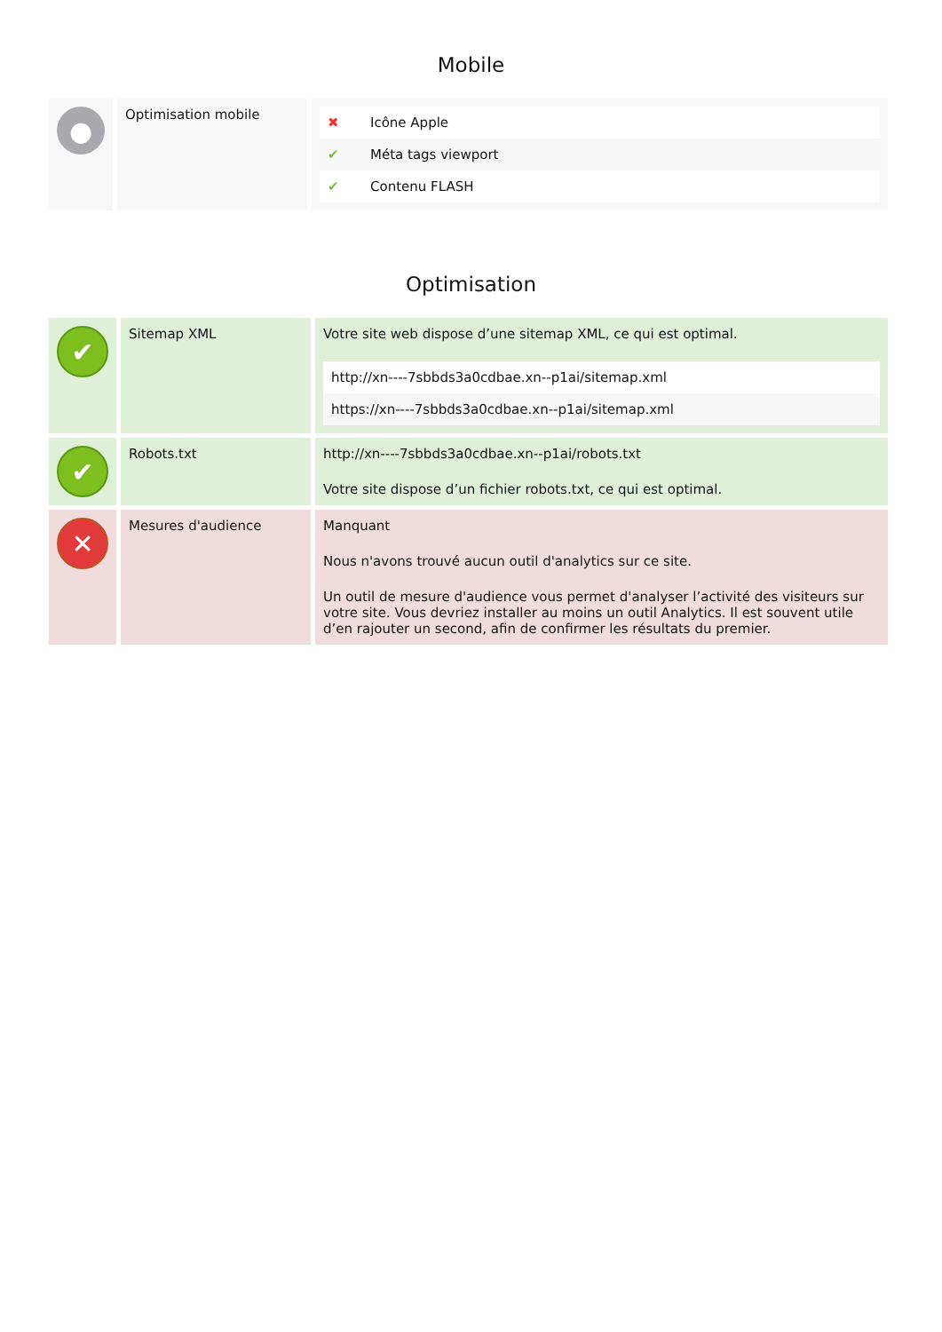Mobile
| ● | Optimisation mobile | / ✖ / Icône Apple / / ✔ / Méta tags viewport / / ✔ / Contenu FLASH / |
Optimisation
| ✔ | Sitemap XML | Votre site web dispose d’une sitemap XML, ce qui est optimal. / http://xn----7sbbds3a0cdbae.xn--p1ai/sitemap.xml / / https://xn----7sbbds3a0cdbae.xn--p1ai/sitemap.xml / |
| ✔ | Robots.txt | http://xn----7sbbds3a0cdbae.xn--p1ai/robots.txt Votre site dispose d’un fichier robots.txt, ce qui est optimal. |
| ✕ | Mesures d'audience | Manquant Nous n'avons trouvé aucun outil d'analytics sur ce site. Un outil de mesure d'audience vous permet d'analyser l’activité des visiteurs sur votre site. Vous devriez installer au moins un outil Analytics. Il est souvent utile d’en rajouter un second, afin de confirmer les résultats du premier. |